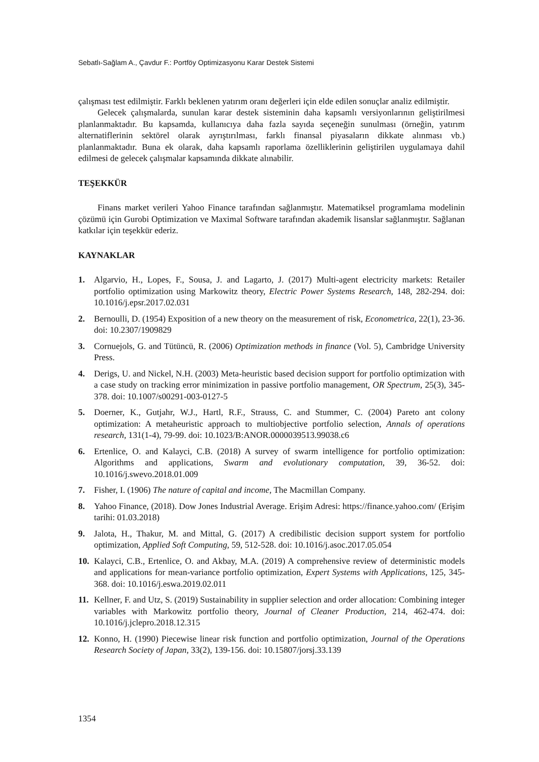Sebatlı-Sağlam A., Çavdur F.: Portföy Optimizasyonu Karar Destek Sistemi
çalışması test edilmiştir. Farklı beklenen yatırım oranı değerleri için elde edilen sonuçlar analiz edilmiştir.
Gelecek çalışmalarda, sunulan karar destek sisteminin daha kapsamlı versiyonlarının geliştirilmesi planlanmaktadır. Bu kapsamda, kullanıcıya daha fazla sayıda seçeneğin sunulması (örneğin, yatırım alternatiflerinin sektörel olarak ayrıştırılması, farklı finansal piyasaların dikkate alınması vb.) planlanmaktadır. Buna ek olarak, daha kapsamlı raporlama özelliklerinin geliştirilen uygulamaya dahil edilmesi de gelecek çalışmalar kapsamında dikkate alınabilir.
TEŞEKKÜR
Finans market verileri Yahoo Finance tarafından sağlanmıştır. Matematiksel programlama modelinin çözümü için Gurobi Optimization ve Maximal Software tarafından akademik lisanslar sağlanmıştır. Sağlanan katkılar için teşekkür ederiz.
KAYNAKLAR
1. Algarvio, H., Lopes, F., Sousa, J. and Lagarto, J. (2017) Multi-agent electricity markets: Retailer portfolio optimization using Markowitz theory, Electric Power Systems Research, 148, 282-294. doi: 10.1016/j.epsr.2017.02.031
2. Bernoulli, D. (1954) Exposition of a new theory on the measurement of risk, Econometrica, 22(1), 23-36. doi: 10.2307/1909829
3. Cornuejols, G. and Tütüncü, R. (2006) Optimization methods in finance (Vol. 5), Cambridge University Press.
4. Derigs, U. and Nickel, N.H. (2003) Meta-heuristic based decision support for portfolio optimization with a case study on tracking error minimization in passive portfolio management, OR Spectrum, 25(3), 345-378. doi: 10.1007/s00291-003-0127-5
5. Doerner, K., Gutjahr, W.J., Hartl, R.F., Strauss, C. and Stummer, C. (2004) Pareto ant colony optimization: A metaheuristic approach to multiobjective portfolio selection, Annals of operations research, 131(1-4), 79-99. doi: 10.1023/B:ANOR.0000039513.99038.c6
6. Ertenlice, O. and Kalayci, C.B. (2018) A survey of swarm intelligence for portfolio optimization: Algorithms and applications, Swarm and evolutionary computation, 39, 36-52. doi: 10.1016/j.swevo.2018.01.009
7. Fisher, I. (1906) The nature of capital and income, The Macmillan Company.
8. Yahoo Finance, (2018). Dow Jones Industrial Average. Erişim Adresi: https://finance.yahoo.com/ (Erişim tarihi: 01.03.2018)
9. Jalota, H., Thakur, M. and Mittal, G. (2017) A credibilistic decision support system for portfolio optimization, Applied Soft Computing, 59, 512-528. doi: 10.1016/j.asoc.2017.05.054
10. Kalayci, C.B., Ertenlice, O. and Akbay, M.A. (2019) A comprehensive review of deterministic models and applications for mean-variance portfolio optimization, Expert Systems with Applications, 125, 345-368. doi: 10.1016/j.eswa.2019.02.011
11. Kellner, F. and Utz, S. (2019) Sustainability in supplier selection and order allocation: Combining integer variables with Markowitz portfolio theory, Journal of Cleaner Production, 214, 462-474. doi: 10.1016/j.jclepro.2018.12.315
12. Konno, H. (1990) Piecewise linear risk function and portfolio optimization, Journal of the Operations Research Society of Japan, 33(2), 139-156. doi: 10.15807/jorsj.33.139
1354